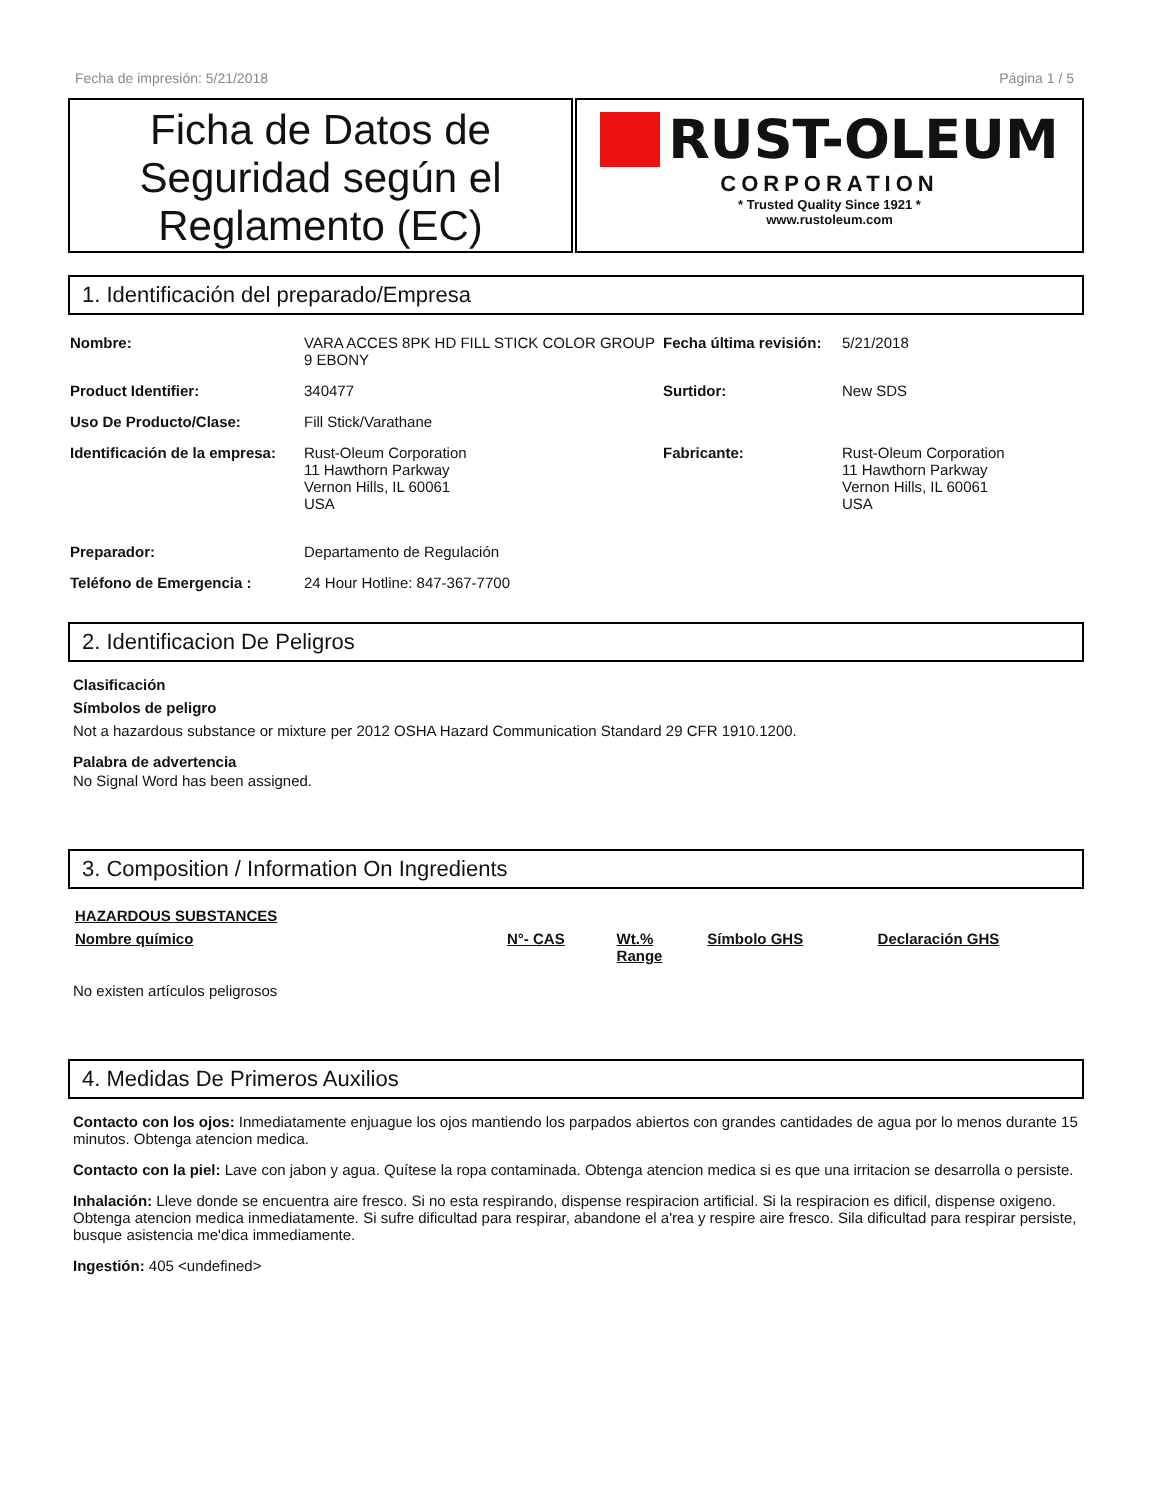Fecha de impresión: 5/21/2018 Página 1 / 5
Ficha de Datos de Seguridad según el Reglamento (EC)
RUST-OLEUM
CORPORATION
* Trusted Quality Since 1921 *
www.rustoleum.com
1. Identificación del preparado/Empresa
| Nombre: | VARA ACCES 8PK HD FILL STICK COLOR GROUP 9 EBONY | Fecha última revisión: | 5/21/2018 |
| Product Identifier: | 340477 | Surtidor: | New SDS |
| Uso De Producto/Clase: | Fill Stick/Varathane | | |
| Identificación de la empresa: | Rust-Oleum Corporation 11 Hawthorn Parkway Vernon Hills, IL 60061 USA | Fabricante: | Rust-Oleum Corporation 11 Hawthorn Parkway Vernon Hills, IL 60061 USA |
| Preparador: | Departamento de Regulación | | |
| Teléfono de Emergencia : | 24 Hour Hotline: 847-367-7700 | | |
2. Identificacion De Peligros
Clasificación
Símbolos de peligro
Not a hazardous substance or mixture per 2012 OSHA Hazard Communication Standard 29 CFR 1910.1200.
Palabra de advertencia
No Signal Word has been assigned.
3. Composition / Information On Ingredients
| HAZARDOUS SUBSTANCES | | | | |
| --- | --- | --- | --- | --- |
| Nombre químico | N°- CAS | Wt.% Range | Símbolo GHS | Declaración GHS |
No existen artículos peligrosos
4. Medidas De Primeros Auxilios
Contacto con los ojos: Inmediatamente enjuague los ojos mantiendo los parpados abiertos con grandes cantidades de agua por lo menos durante 15 minutos. Obtenga atencion medica.
Contacto con la piel: Lave con jabon y agua. Quítese la ropa contaminada. Obtenga atencion medica si es que una irritacion se desarrolla o persiste.
Inhalación: Lleve donde se encuentra aire fresco. Si no esta respirando, dispense respiracion artificial. Si la respiracion es dificil, dispense oxigeno. Obtenga atencion medica inmediatamente. Si sufre dificultad para respirar, abandone el a'rea y respire aire fresco. Sila dificultad para respirar persiste, busque asistencia me'dica immediamente.
Ingestión: 405 <undefined>